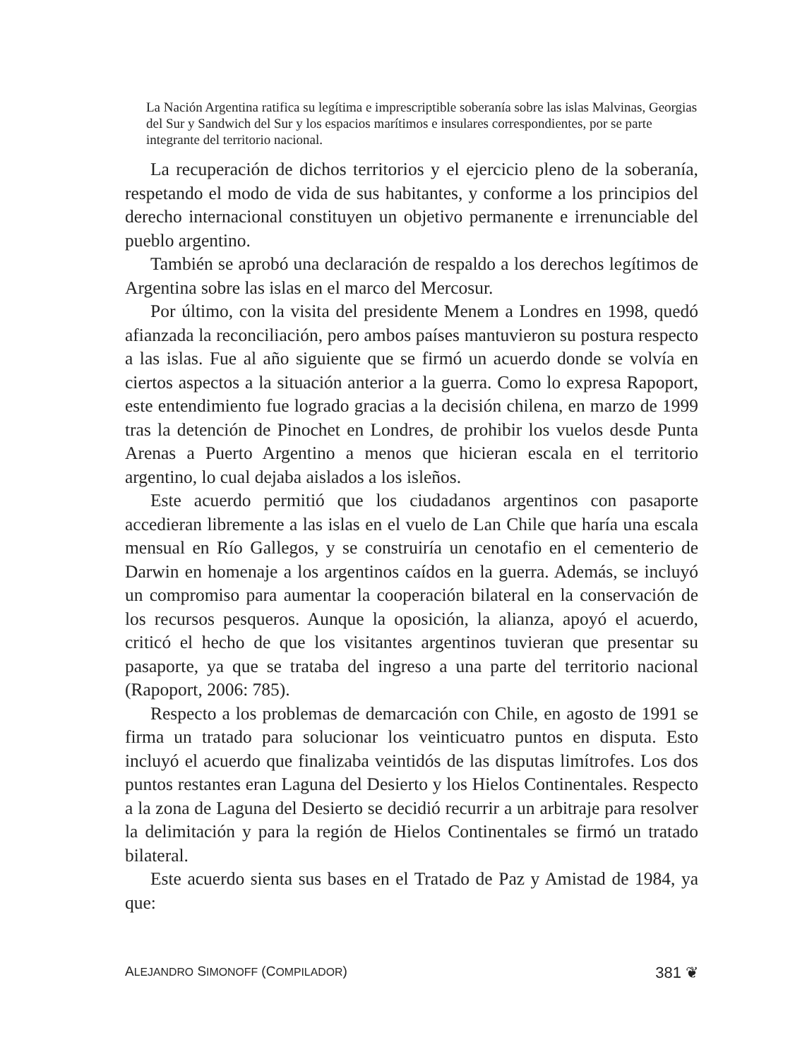La Nación Argentina ratifica su legítima e imprescriptible soberanía sobre las islas Malvinas, Georgias del Sur y Sandwich del Sur y los espacios marítimos e insulares correspondientes, por se parte integrante del territorio nacional.
La recuperación de dichos territorios y el ejercicio pleno de la soberanía, respetando el modo de vida de sus habitantes, y conforme a los principios del derecho internacional constituyen un objetivo permanente e irrenunciable del pueblo argentino.
También se aprobó una declaración de respaldo a los derechos legítimos de Argentina sobre las islas en el marco del Mercosur.
Por último, con la visita del presidente Menem a Londres en 1998, quedó afianzada la reconciliación, pero ambos países mantuvieron su postura respecto a las islas. Fue al año siguiente que se firmó un acuerdo donde se volvía en ciertos aspectos a la situación anterior a la guerra. Como lo expresa Rapoport, este entendimiento fue logrado gracias a la decisión chilena, en marzo de 1999 tras la detención de Pinochet en Londres, de prohibir los vuelos desde Punta Arenas a Puerto Argentino a menos que hicieran escala en el territorio argentino, lo cual dejaba aislados a los isleños.
Este acuerdo permitió que los ciudadanos argentinos con pasaporte accedieran libremente a las islas en el vuelo de Lan Chile que haría una escala mensual en Río Gallegos, y se construiría un cenotafio en el cementerio de Darwin en homenaje a los argentinos caídos en la guerra. Además, se incluyó un compromiso para aumentar la cooperación bilateral en la conservación de los recursos pesqueros. Aunque la oposición, la alianza, apoyó el acuerdo, criticó el hecho de que los visitantes argentinos tuvieran que presentar su pasaporte, ya que se trataba del ingreso a una parte del territorio nacional (Rapoport, 2006: 785).
Respecto a los problemas de demarcación con Chile, en agosto de 1991 se firma un tratado para solucionar los veinticuatro puntos en disputa. Esto incluyó el acuerdo que finalizaba veintidós de las disputas limítrofes. Los dos puntos restantes eran Laguna del Desierto y los Hielos Continentales. Respecto a la zona de Laguna del Desierto se decidió recurrir a un arbitraje para resolver la delimitación y para la región de Hielos Continentales se firmó un tratado bilateral.
Este acuerdo sienta sus bases en el Tratado de Paz y Amistad de 1984, ya que:
ALEJANDRO SIMONOFF (COMPILADOR) 381 ❦